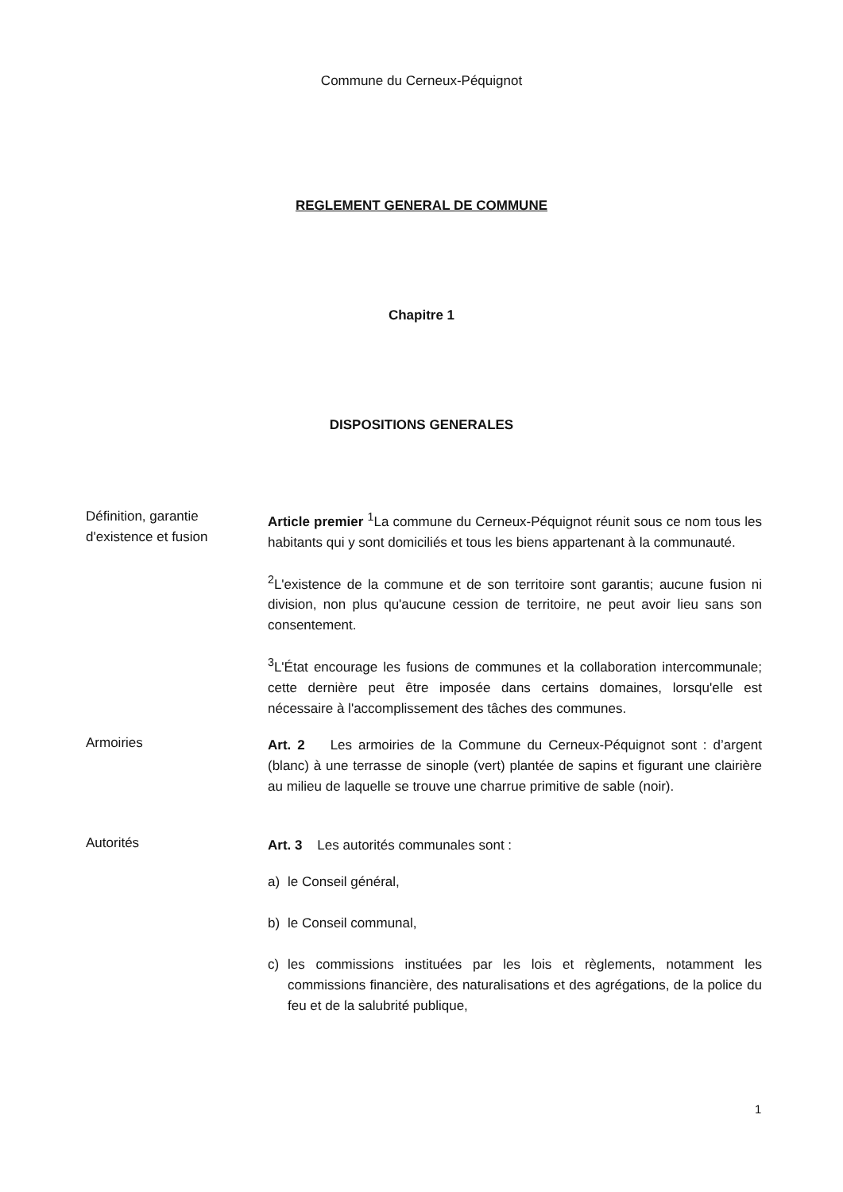Commune du Cerneux-Péquignot
REGLEMENT GENERAL DE COMMUNE
Chapitre 1
DISPOSITIONS GENERALES
Définition, garantie d'existence et fusion
Article premier <sup>1</sup>La commune du Cerneux-Péquignot réunit sous ce nom tous les habitants qui y sont domiciliés et tous les biens appartenant à la communauté.
<sup>2</sup> L'existence de la commune et de son territoire sont garantis; aucune fusion ni division, non plus qu'aucune cession de territoire, ne peut avoir lieu sans son consentement.
<sup>3</sup> L'État encourage les fusions de communes et la collaboration intercommunale; cette dernière peut être imposée dans certains domaines, lorsqu'elle est nécessaire à l'accomplissement des tâches des communes.
Armoiries
Art. 2 Les armoiries de la Commune du Cerneux-Péquignot sont : d’argent (blanc) à une terrasse de sinople (vert) plantée de sapins et figurant une clairière au milieu de laquelle se trouve une charrue primitive de sable (noir).
Autorités
Art. 3 Les autorités communales sont :
a) le Conseil général,
b) le Conseil communal,
c) les commissions instituées par les lois et règlements, notamment les commissions financière, des naturalisations et des agrégations, de la police du feu et de la salubrité publique,
1